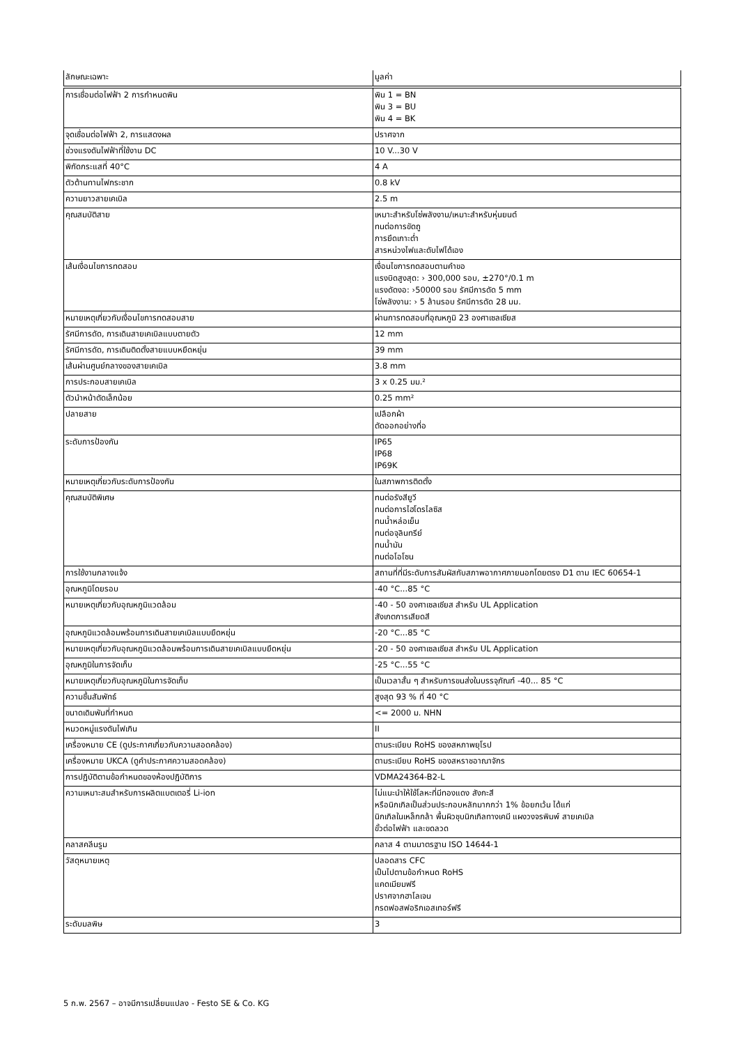| ลักษณะเฉพาะ | มูลค่า |
| --- | --- |
| การเชื่อมต่อไฟฟ้า 2 การกำหนดพิน | พิน 1 = BN พิน 3 = BU พิน 4 = BK |
| จุดเชื่อมต่อไฟฟ้า 2, การแสดงผล | ปราศจาก |
| ช่วงแรงดันไฟฟ้าที่ใช้งาน DC | 10 V...30 V |
| พิกัดกระแสที่ 40°C | 4 A |
| ตัวต้านทานไฟกระชาก | 0.8 kV |
| ความยาวสายเคเบิล | 2.5 m |
| คุณสมบัติสาย | เหมาะสำหรับโซ่พลังงาน/เหมาะสำหรับหุ่นยนต์ ทนต่อการขัดถู การยึดเกาะต่ำ สารหน่วงไฟและดับไฟได้เอง |
| เส้นเงื่อนไขการทดสอบ | เงื่อนไขการทดสอบตามคำขอ แรงบิดสูงสุด: › 300,000 รอบ, ±270°/0.1 m แรงดัดงอ: ›50000 รอบ รัศมีการดัด 5 mm โซ่พลังงาน: › 5 ล้านรอบ รัศมีการดัด 28 มม. |
| หมายเหตุเกี่ยวกับเงื่อนไขการทดสอบสาย | ผ่านการทดสอบที่อุณหภูมิ 23 องศาเซลเซียส |
| รัศมีการดัด, การเดินสายเคเบิลแบบตายตัว | 12 mm |
| รัศมีการดัด, การเดินติดตั้งสายแบบหยืดหยุ่น | 39 mm |
| เส้นผ่านศูนย์กลางของสายเคเบิล | 3.8 mm |
| การประกอบสายเคเบิล | 3 x 0.25 มม.² |
| ตัวนำหน้าตัดเล็กน้อย | 0.25 mm² |
| ปลายสาย | เปลือกผ้า ตัดออกอย่างที่อ |
| ระดับการป้องกัน | IP65 IP68 IP69K |
| หมายเหตุเกี่ยวกับระดับการป้องกัน | ในสภาพการติดตั้ง |
| คุณสมบัติพิเศษ | ทนต่อรังสียูวี ทนต่อการไฮโดรไลซิส ทนน้ำหล่อเย็น ทนต่อจุลินทรีย์ ทนน้ำมัน ทนต่อโอโซน |
| การใช้งานกลางแจ้ง | สถานที่ที่มีระดับการสัมผัสกับสภาพอากาศภายนอกโดยตรง D1 ตาม IEC 60654-1 |
| อุณหภูมิโดยรอบ | -40 °C...85 °C |
| หมายเหตุเกี่ยวกับอุณหภูมิแวดล้อม | -40 - 50 องศาเซลเซียส สำหรับ UL Application สังเกตการเสียดสี |
| อุณหภูมิแวดล้อมพร้อมการเดินสายเคเบิลแบบยืดหยุ่น | -20 °C...85 °C |
| หมายเหตุเกี่ยวกับอุณหภูมิแวดล้อมพร้อมการเดินสายเคเบิลแบบยืดหยุ่น | -20 - 50 องศาเซลเซียส สำหรับ UL Application |
| อุณหภูมิในการจัดเก็บ | -25 °C...55 °C |
| หมายเหตุเกี่ยวกับอุณหภูมิในการจัดเก็บ | เป็นเวลาสั้น ๆ สำหรับการขนส่งในบรรจุภัณฑ์ -40... 85 °C |
| ความชื้นสัมพัทธ์ | สูงสุด 93 % ที่ 40 °C |
| ขนาดเดิมพันที่กำหนด | <= 2000 ม. NHN |
| หมวดหมู่แรงดันไฟเกิน | II |
| เครื่องหมาย CE (ดูประกาศเกี่ยวกับความสอดคล้อง) | ตามระเบียบ RoHS ของสหภาพยุโรป |
| เครื่องหมาย UKCA (ดูคำประกาศความสอดคล้อง) | ตามระเบียบ RoHS ของสหราชอาณาจักร |
| การปฏิบัติตามข้อกำหนดของห้องปฏิบัติการ | VDMA24364-B2-L |
| ความเหมาะสมสำหรับการผลิตแบตเตอรี่ Li-ion | ไม่แนะนำให้ใช้โลหะที่มีทองแดง สังกะสี หรือนิกเกิลเป็นส่วนประกอบหลักมากกว่า 1% ข้อยกเว้น ได้แก่ นิกเกิลในเหล็กกล้า พื้นผิวชุบนิกเกิลทางเคมี แผงวงจรพิมพ์ สายเคเบิล ขั้วต่อไฟฟ้า และขดลวด |
| คลาสคลีนรูม | คลาส 4 ตามมาตรฐาน ISO 14644-1 |
| วัสดุหมายเหตุ | ปลอดสาร CFC เป็นไปตามข้อกำหนด RoHS แคดเมียมฟรี ปราศจากฮาโลเจน กรดฟอสฟอริกเอสเทอร์ฟรี |
| ระดับมลพิษ | 3 |
5 ก.พ. 2567 – อาจมีการเปลี่ยนแปลง - Festo SE & Co. KG